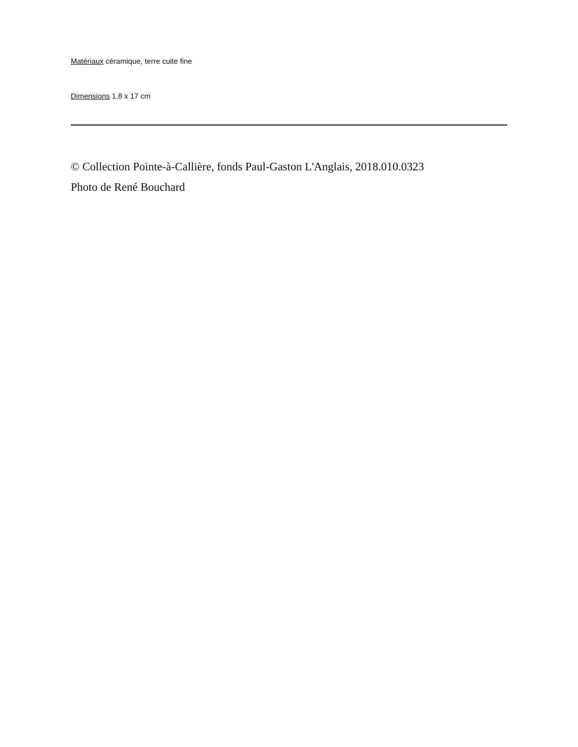Matériaux céramique, terre cuite fine
Dimensions 1,8 x 17 cm
© Collection Pointe-à-Callière, fonds Paul-Gaston L'Anglais, 2018.010.0323
Photo de René Bouchard